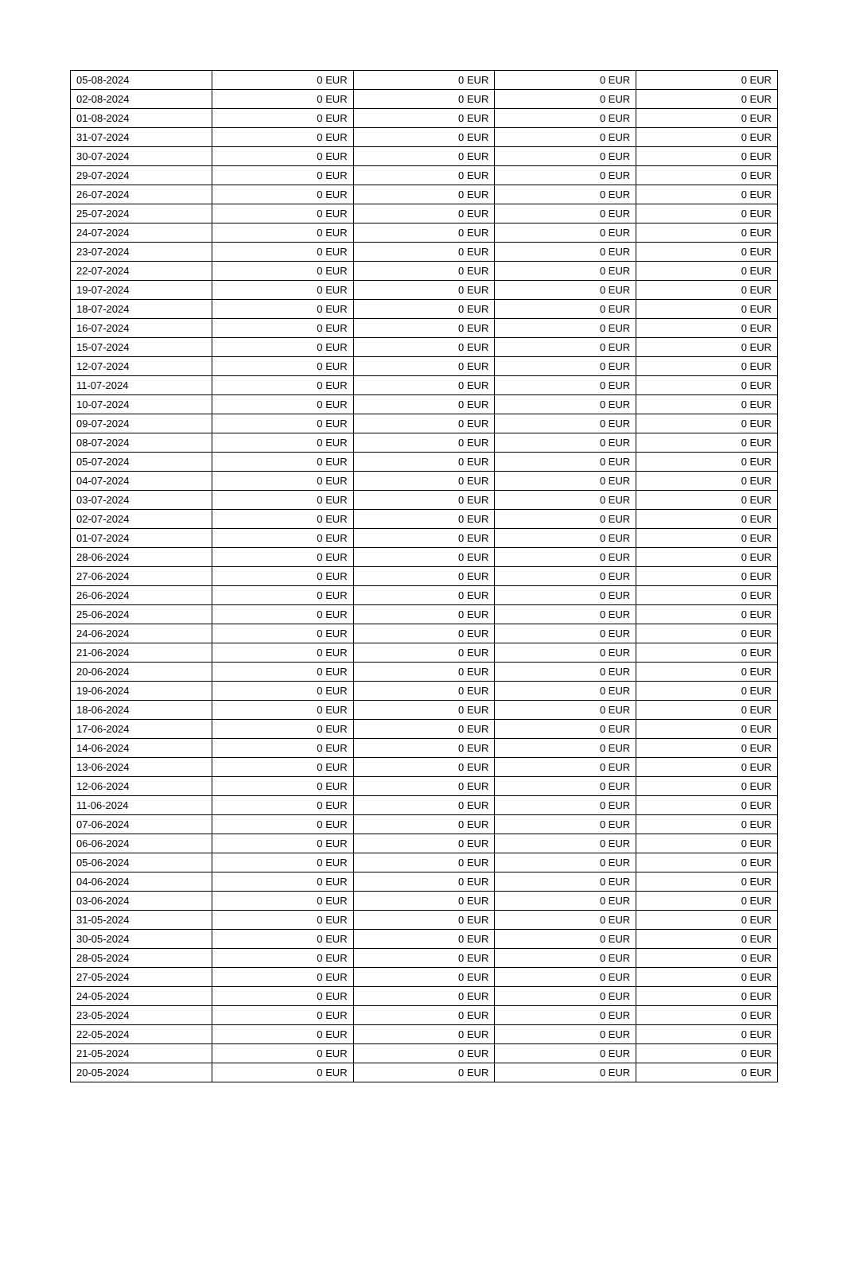| 05-08-2024 | 0 EUR | 0 EUR | 0 EUR | 0 EUR |
| 02-08-2024 | 0 EUR | 0 EUR | 0 EUR | 0 EUR |
| 01-08-2024 | 0 EUR | 0 EUR | 0 EUR | 0 EUR |
| 31-07-2024 | 0 EUR | 0 EUR | 0 EUR | 0 EUR |
| 30-07-2024 | 0 EUR | 0 EUR | 0 EUR | 0 EUR |
| 29-07-2024 | 0 EUR | 0 EUR | 0 EUR | 0 EUR |
| 26-07-2024 | 0 EUR | 0 EUR | 0 EUR | 0 EUR |
| 25-07-2024 | 0 EUR | 0 EUR | 0 EUR | 0 EUR |
| 24-07-2024 | 0 EUR | 0 EUR | 0 EUR | 0 EUR |
| 23-07-2024 | 0 EUR | 0 EUR | 0 EUR | 0 EUR |
| 22-07-2024 | 0 EUR | 0 EUR | 0 EUR | 0 EUR |
| 19-07-2024 | 0 EUR | 0 EUR | 0 EUR | 0 EUR |
| 18-07-2024 | 0 EUR | 0 EUR | 0 EUR | 0 EUR |
| 16-07-2024 | 0 EUR | 0 EUR | 0 EUR | 0 EUR |
| 15-07-2024 | 0 EUR | 0 EUR | 0 EUR | 0 EUR |
| 12-07-2024 | 0 EUR | 0 EUR | 0 EUR | 0 EUR |
| 11-07-2024 | 0 EUR | 0 EUR | 0 EUR | 0 EUR |
| 10-07-2024 | 0 EUR | 0 EUR | 0 EUR | 0 EUR |
| 09-07-2024 | 0 EUR | 0 EUR | 0 EUR | 0 EUR |
| 08-07-2024 | 0 EUR | 0 EUR | 0 EUR | 0 EUR |
| 05-07-2024 | 0 EUR | 0 EUR | 0 EUR | 0 EUR |
| 04-07-2024 | 0 EUR | 0 EUR | 0 EUR | 0 EUR |
| 03-07-2024 | 0 EUR | 0 EUR | 0 EUR | 0 EUR |
| 02-07-2024 | 0 EUR | 0 EUR | 0 EUR | 0 EUR |
| 01-07-2024 | 0 EUR | 0 EUR | 0 EUR | 0 EUR |
| 28-06-2024 | 0 EUR | 0 EUR | 0 EUR | 0 EUR |
| 27-06-2024 | 0 EUR | 0 EUR | 0 EUR | 0 EUR |
| 26-06-2024 | 0 EUR | 0 EUR | 0 EUR | 0 EUR |
| 25-06-2024 | 0 EUR | 0 EUR | 0 EUR | 0 EUR |
| 24-06-2024 | 0 EUR | 0 EUR | 0 EUR | 0 EUR |
| 21-06-2024 | 0 EUR | 0 EUR | 0 EUR | 0 EUR |
| 20-06-2024 | 0 EUR | 0 EUR | 0 EUR | 0 EUR |
| 19-06-2024 | 0 EUR | 0 EUR | 0 EUR | 0 EUR |
| 18-06-2024 | 0 EUR | 0 EUR | 0 EUR | 0 EUR |
| 17-06-2024 | 0 EUR | 0 EUR | 0 EUR | 0 EUR |
| 14-06-2024 | 0 EUR | 0 EUR | 0 EUR | 0 EUR |
| 13-06-2024 | 0 EUR | 0 EUR | 0 EUR | 0 EUR |
| 12-06-2024 | 0 EUR | 0 EUR | 0 EUR | 0 EUR |
| 11-06-2024 | 0 EUR | 0 EUR | 0 EUR | 0 EUR |
| 07-06-2024 | 0 EUR | 0 EUR | 0 EUR | 0 EUR |
| 06-06-2024 | 0 EUR | 0 EUR | 0 EUR | 0 EUR |
| 05-06-2024 | 0 EUR | 0 EUR | 0 EUR | 0 EUR |
| 04-06-2024 | 0 EUR | 0 EUR | 0 EUR | 0 EUR |
| 03-06-2024 | 0 EUR | 0 EUR | 0 EUR | 0 EUR |
| 31-05-2024 | 0 EUR | 0 EUR | 0 EUR | 0 EUR |
| 30-05-2024 | 0 EUR | 0 EUR | 0 EUR | 0 EUR |
| 28-05-2024 | 0 EUR | 0 EUR | 0 EUR | 0 EUR |
| 27-05-2024 | 0 EUR | 0 EUR | 0 EUR | 0 EUR |
| 24-05-2024 | 0 EUR | 0 EUR | 0 EUR | 0 EUR |
| 23-05-2024 | 0 EUR | 0 EUR | 0 EUR | 0 EUR |
| 22-05-2024 | 0 EUR | 0 EUR | 0 EUR | 0 EUR |
| 21-05-2024 | 0 EUR | 0 EUR | 0 EUR | 0 EUR |
| 20-05-2024 | 0 EUR | 0 EUR | 0 EUR | 0 EUR |